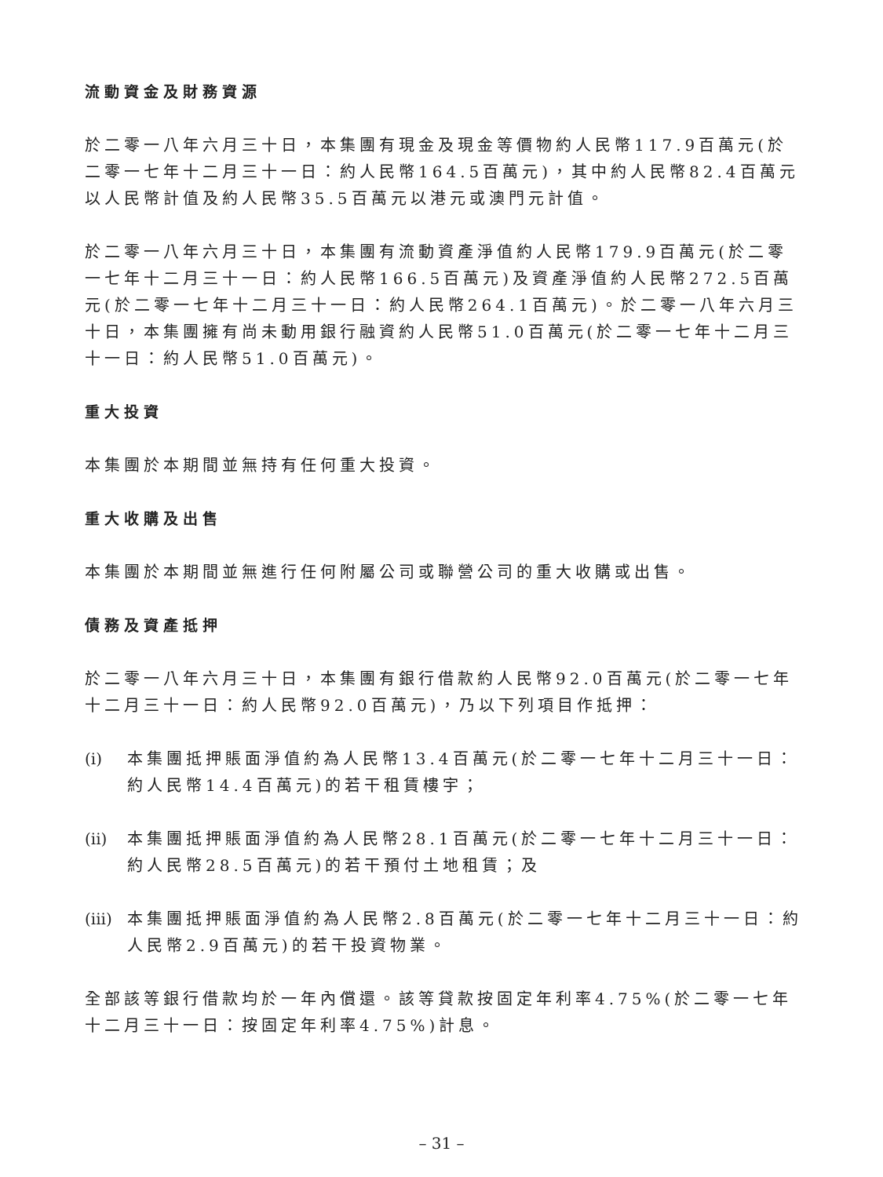流動資金及財務資源
於二零一八年六月三十日，本集團有現金及現金等價物約人民幣117.9百萬元(於二零一七年十二月三十一日：約人民幣164.5百萬元)，其中約人民幣82.4百萬元以人民幣計值及約人民幣35.5百萬元以港元或澳門元計值。
於二零一八年六月三十日，本集團有流動資產淨值約人民幣179.9百萬元(於二零一七年十二月三十一日：約人民幣166.5百萬元)及資產淨值約人民幣272.5百萬元(於二零一七年十二月三十一日：約人民幣264.1百萬元)。於二零一八年六月三十日，本集團擁有尚未動用銀行融資約人民幣51.0百萬元(於二零一七年十二月三十一日：約人民幣51.0百萬元)。
重大投資
本集團於本期間並無持有任何重大投資。
重大收購及出售
本集團於本期間並無進行任何附屬公司或聯營公司的重大收購或出售。
債務及資產抵押
於二零一八年六月三十日，本集團有銀行借款約人民幣92.0百萬元(於二零一七年十二月三十一日：約人民幣92.0百萬元)，乃以下列項目作抵押：
(i) 本集團抵押賬面淨值約為人民幣13.4百萬元(於二零一七年十二月三十一日：約人民幣14.4百萬元)的若干租賃樓宇；
(ii) 本集團抵押賬面淨值約為人民幣28.1百萬元(於二零一七年十二月三十一日：約人民幣28.5百萬元)的若干預付土地租賃；及
(iii) 本集團抵押賬面淨值約為人民幣2.8百萬元(於二零一七年十二月三十一日：約人民幣2.9百萬元)的若干投資物業。
全部該等銀行借款均於一年內償還。該等貸款按固定年利率4.75%(於二零一七年十二月三十一日：按固定年利率4.75%)計息。
– 31 –